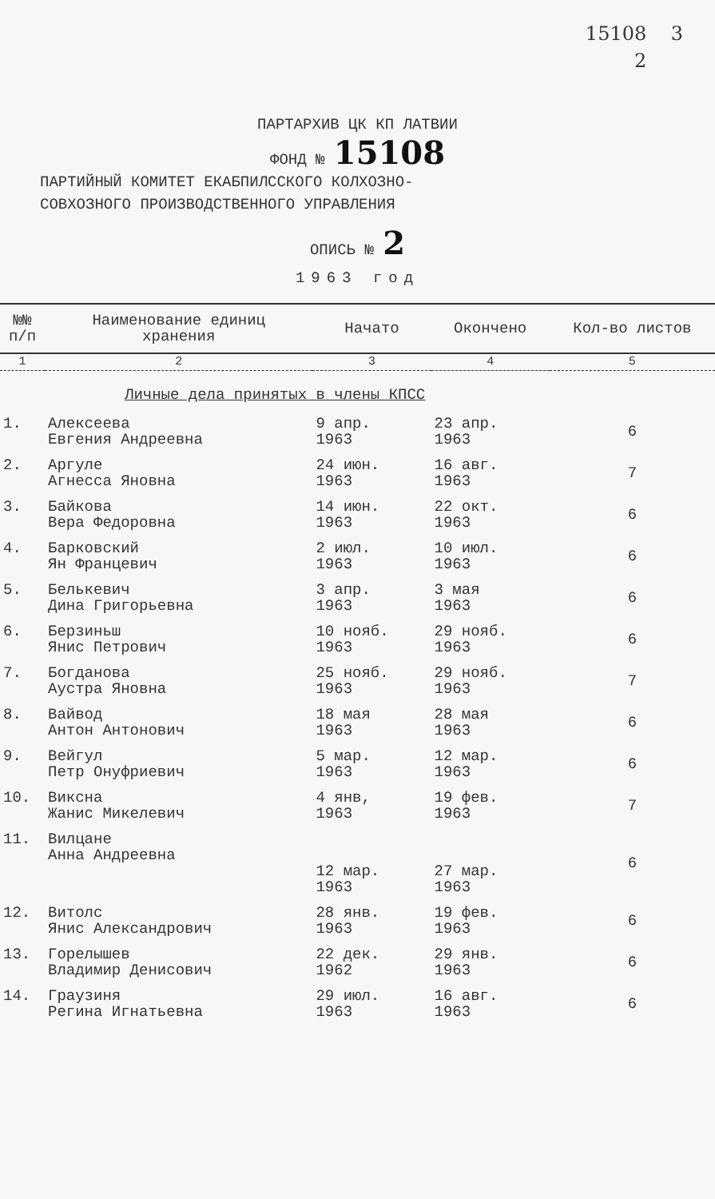15108 3
2
ПАРТАРХИВ ЦК КП ЛАТВИИ
ФОНД № 15108
ПАРТИЙНЫЙ КОМИТЕТ ЕКАБПИЛССКОГО КОЛХОЗНО-
СОВХОЗНОГО ПРОИЗВОДСТВЕННОГО УПРАВЛЕНИЯ
ОПИСЬ № 2
1963 год
| №№ п/п | Наименование единиц хранения | Начато | Окончено | Кол-во листов |
| --- | --- | --- | --- | --- |
| 1 | 2 | 3 | 4 | 5 |
| | Личные дела принятых в члены КПСС | | | |
| 1. | Алексеева Евгения Андреевна | 9 апр. 1963 | 23 апр. 1963 | 6 |
| 2. | Аргуле Агнесса Яновна | 24 июн. 1963 | 16 авг. 1963 | 7 |
| 3. | Байкова Вера Федоровна | 14 июн. 1963 | 22 окт. 1963 | 6 |
| 4. | Барковский Ян Францевич | 2 июл. 1963 | 10 июл. 1963 | 6 |
| 5. | Белькевич Дина Григорьевна | 3 апр. 1963 | 3 мая 1963 | 6 |
| 6. | Берзиньш Янис Петрович | 10 нояб. 1963 | 29 нояб. 1963 | 6 |
| 7. | Богданова Аустра Яновна | 25 нояб. 1963 | 29 нояб. 1963 | 7 |
| 8. | Вайвод Антон Антонович | 18 мая 1963 | 28 мая 1963 | 6 |
| 9. | Вейгул Петр Онуфриевич | 5 мар. 1963 | 12 мар. 1963 | 6 |
| 10. | Виксна Жанис Микелевич | 4 янв, 1963 | 19 фев. 1963 | 7 |
| 11. | Вилцане Анна Андреевна | 12 мар. 1963 | 27 мар. 1963 | 6 |
| 12. | Витолс Янис Александрович | 28 янв. 1963 | 19 фев. 1963 | 6 |
| 13. | Горелышев Владимир Денисович | 22 дек. 1962 | 29 янв. 1963 | 6 |
| 14. | Граузиня Регина Игнатьевна | 29 июл. 1963 | 16 авг. 1963 | 6 |